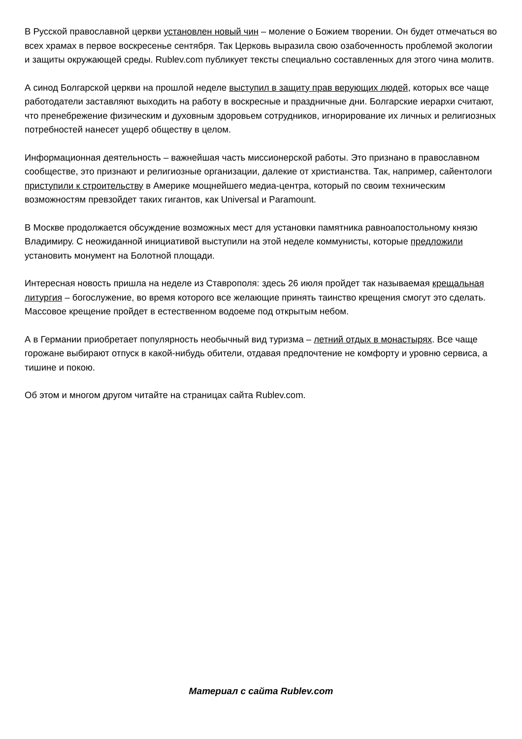В Русской православной церкви установлен новый чин – моление о Божием творении. Он будет отмечаться во всех храмах в первое воскресенье сентября. Так Церковь выразила свою озабоченность проблемой экологии и защиты окружающей среды. Rublev.com публикует тексты специально составленных для этого чина молитв.
А синод Болгарской церкви на прошлой неделе выступил в защиту прав верующих людей, которых все чаще работодатели заставляют выходить на работу в воскресные и праздничные дни. Болгарские иерархи считают, что пренебрежение физическим и духовным здоровьем сотрудников, игнорирование их личных и религиозных потребностей нанесет ущерб обществу в целом.
Информационная деятельность – важнейшая часть миссионерской работы. Это признано в православном сообществе, это признают и религиозные организации, далекие от христианства. Так, например, сайентологи приступили к строительству в Америке мощнейшего медиа-центра, который по своим техническим возможностям превзойдет таких гигантов, как Universal и Paramount.
В Москве продолжается обсуждение возможных мест для установки памятника равноапостольному князю Владимиру. С неожиданной инициативой выступили на этой неделе коммунисты, которые предложили установить монумент на Болотной площади.
Интересная новость пришла на неделе из Ставрополя: здесь 26 июля пройдет так называемая крещальная литургия – богослужение, во время которого все желающие принять таинство крещения смогут это сделать. Массовое крещение пройдет в естественном водоеме под открытым небом.
А в Германии приобретает популярность необычный вид туризма – летний отдых в монастырях. Все чаще горожане выбирают отпуск в какой-нибудь обители, отдавая предпочтение не комфорту и уровню сервиса, а тишине и покою.
Об этом и многом другом читайте на страницах сайта Rublev.com.
Материал с сайта Rublev.com